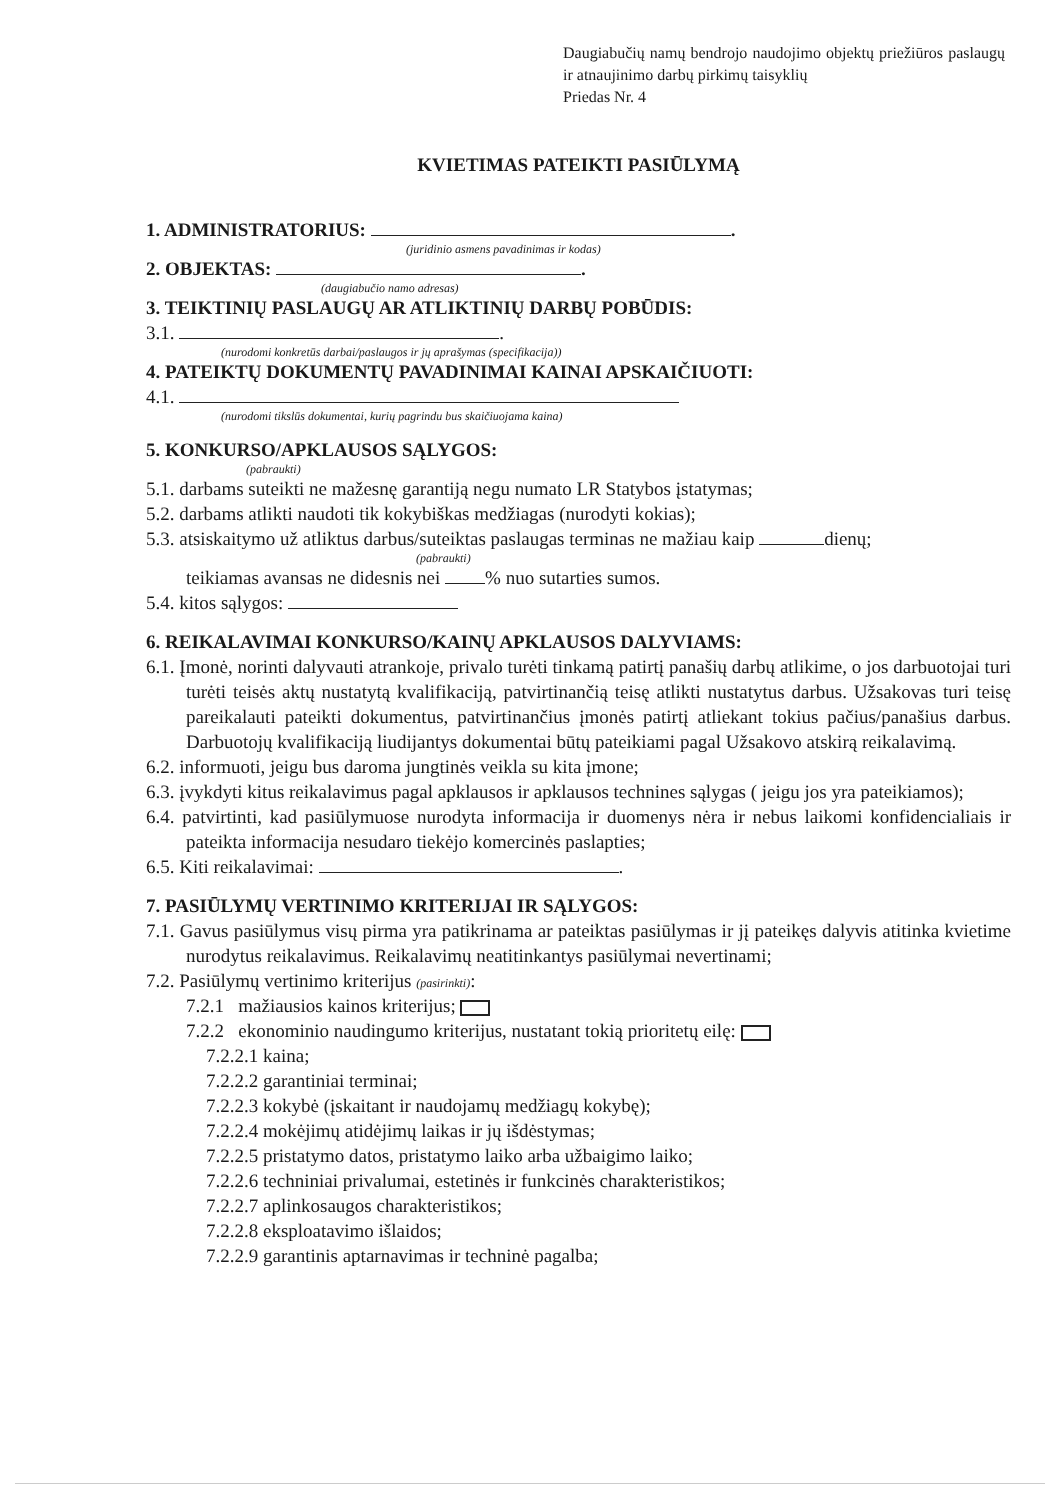Daugiabučių namų bendrojo naudojimo objektų priežiūros paslaugų ir atnaujinimo darbų pirkimų taisyklių
Priedas Nr. 4
KVIETIMAS PATEIKTI PASIŪLYMĄ
1. ADMINISTRATORIUS: .
(juridinio asmens pavadinimas ir kodas)
2. OBJEKTAS: .
(daugiabučio namo adresas)
3. TEIKTINIŲ PASLAUGŲ AR ATLIKTINIŲ DARBŲ POBŪDIS:
3.1. .
(nurodomi konkretūs darbai/paslaugos ir jų aprašymas (specifikacija))
4. PATEIKTŲ DOKUMENTŲ PAVADINIMAI KAINAI APSKAIČIUOTI:
4.1.
(nurodomi tikslūs dokumentai, kurių pagrindu bus skaičiuojama kaina)
5. KONKURSO/APKLAUSOS SĄLYGOS:
(pabraukti)
5.1. darbams suteikti ne mažesnę garantiją negu numato LR Statybos įstatymas;
5.2. darbams atlikti naudoti tik kokybiškas medžiagas (nurodyti kokias);
5.3. atsiskaitymo už atliktus darbus/suteiktas paslaugas terminas ne mažiau kaip dienų;
(pabraukti)
teikiamas avansas ne didesnis nei % nuo sutarties sumos.
5.4. kitos sąlygos:
6. REIKALAVIMAI KONKURSO/KAINŲ APKLAUSOS DALYVIAMS:
6.1. Įmonė, norinti dalyvauti atrankoje, privalo turėti tinkamą patirtį panašių darbų atlikime, o jos darbuotojai turi turėti teisės aktų nustatytą kvalifikaciją, patvirtinančią teisę atlikti nustatytus darbus. Užsakovas turi teisę pareikalauti pateikti dokumentus, patvirtinančius įmonės patirtį atliekant tokius pačius/panašius darbus. Darbuotojų kvalifikaciją liudijantys dokumentai būtų pateikiami pagal Užsakovo atskirą reikalavimą.
6.2. informuoti, jeigu bus daroma jungtinės veikla su kita įmone;
6.3. įvykdyti kitus reikalavimus pagal apklausos ir apklausos technines sąlygas ( jeigu jos yra pateikiamos);
6.4. patvirtinti, kad pasiūlymuose nurodyta informacija ir duomenys nėra ir nebus laikomi konfidencialiais ir pateikta informacija nesudaro tiekėjo komercinės paslapties;
6.5. Kiti reikalavimai: .
7. PASIŪLYMŲ VERTINIMO KRITERIJAI IR SĄLYGOS:
7.1. Gavus pasiūlymus visų pirma yra patikrinama ar pateiktas pasiūlymas ir jį pateikęs dalyvis atitinka kvietime nurodytus reikalavimus. Reikalavimų neatitinkantys pasiūlymai nevertinami;
7.2. Pasiūlymų vertinimo kriterijus (pasirinkti):
7.2.1 mažiausios kainos kriterijus;
7.2.2 ekonominio naudingumo kriterijus, nustatant tokią prioritetų eilę:
7.2.2.1 kaina;
7.2.2.2 garantiniai terminai;
7.2.2.3 kokybė (įskaitant ir naudojamų medžiagų kokybę);
7.2.2.4 mokėjimų atidėjimų laikas ir jų išdėstymas;
7.2.2.5 pristatymo datos, pristatymo laiko arba užbaigimo laiko;
7.2.2.6 techniniai privalumai, estetinės ir funkcinės charakteristikos;
7.2.2.7 aplinkosaugos charakteristikos;
7.2.2.8 eksploatavimo išlaidos;
7.2.2.9 garantinis aptarnavimas ir techninė pagalba;